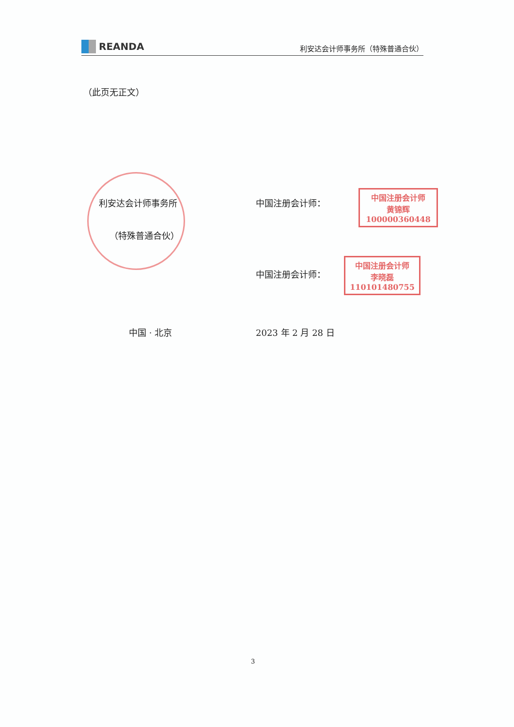REANDA
利安达会计师事务所（特殊普通合伙）
（此页无正文）
利安达会计师事务所
（特殊普通合伙）
中国注册会计师：
中国注册会计师
黄锦辉
100000360448
中国注册会计师：
中国注册会计师
李晓磊
110101480755
中国 · 北京 2023 年 2 月 28 日
3